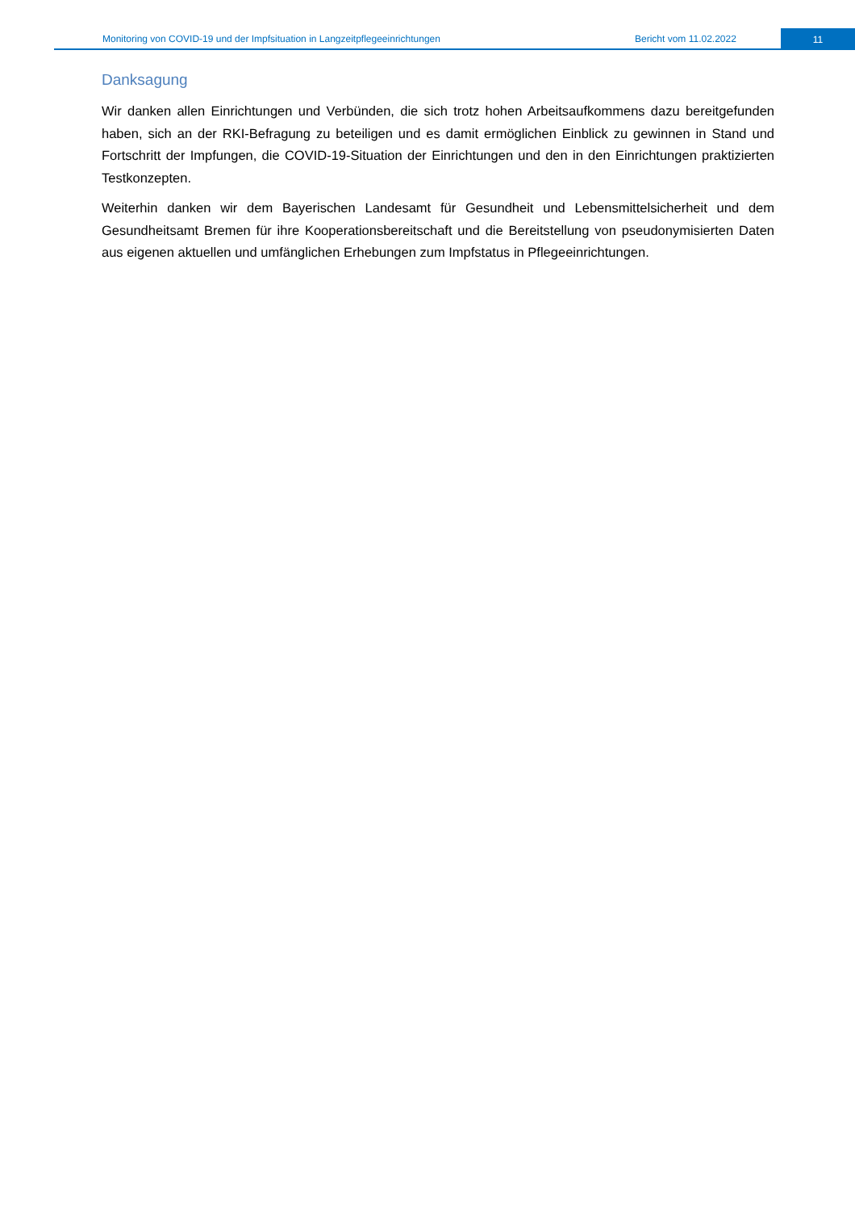Monitoring von COVID-19 und der Impfsituation in Langzeitpflegeeinrichtungen Bericht vom 11.02.2022 11
Danksagung
Wir danken allen Einrichtungen und Verbünden, die sich trotz hohen Arbeitsaufkommens dazu bereitgefunden haben, sich an der RKI-Befragung zu beteiligen und es damit ermöglichen Einblick zu gewinnen in Stand und Fortschritt der Impfungen, die COVID-19-Situation der Einrichtungen und den in den Einrichtungen praktizierten Testkonzepten.
Weiterhin danken wir dem Bayerischen Landesamt für Gesundheit und Lebensmittelsicherheit und dem Gesundheitsamt Bremen für ihre Kooperationsbereitschaft und die Bereitstellung von pseudonymisierten Daten aus eigenen aktuellen und umfänglichen Erhebungen zum Impfstatus in Pflegeeinrichtungen.